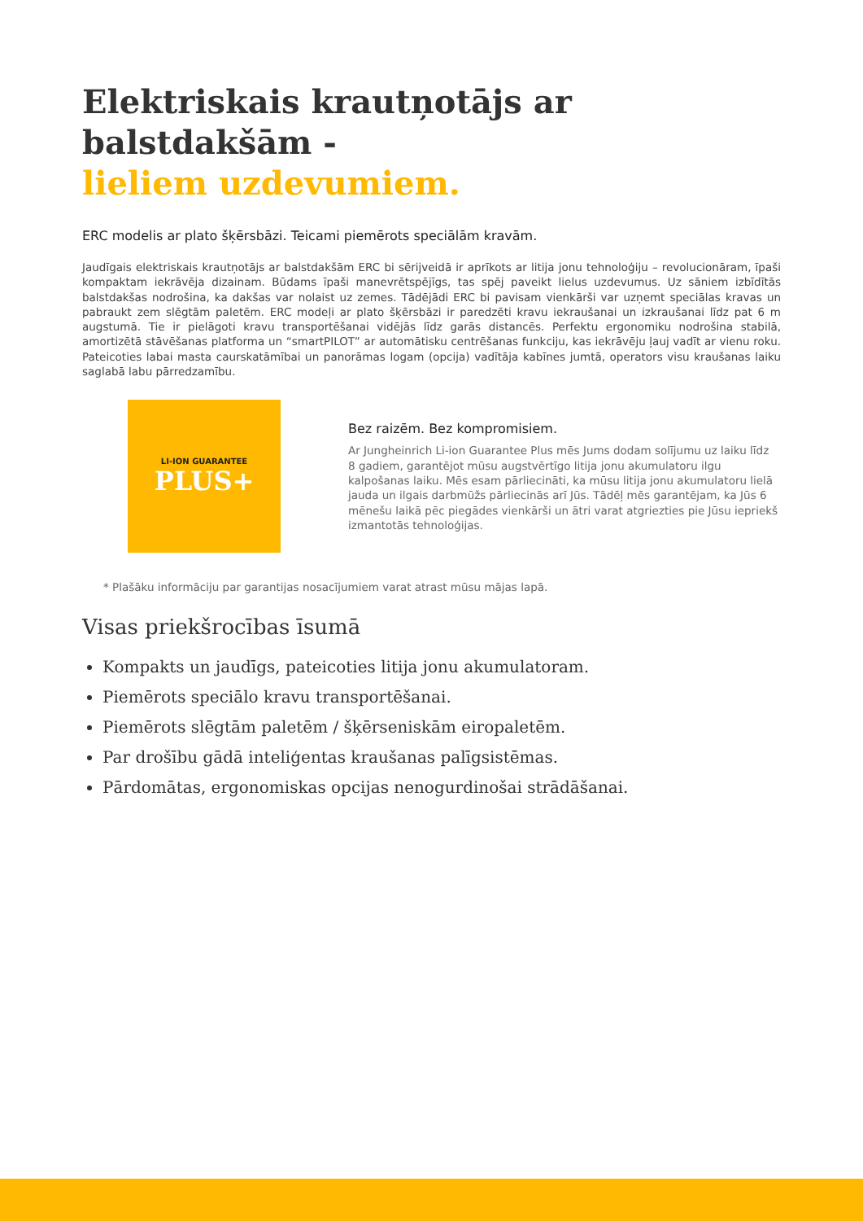Elektriskais krautņotājs ar balstdakšām -
lieliem uzdevumiem.
ERC modelis ar plato šķērsbāzi. Teicami piemērots speciālām kravām.
Jaudīgais elektriskais krautņotājs ar balstdakšām ERC bi sērijveidā ir aprīkots ar litija jonu tehnoloģiju – revolucionāram, īpaši kompaktam iekrāvēja dizainam. Būdams īpaši manevrētspējīgs, tas spēj paveikt lielus uzdevumus. Uz sāniem izbīdītās balstdakšas nodrošina, ka dakšas var nolaist uz zemes. Tādējādi ERC bi pavisam vienkārši var uzņemt speciālas kravas un pabraukt zem slēgtām paletēm. ERC modeļi ar plato šķērsbāzi ir paredzēti kravu iekraušanai un izkraušanai līdz pat 6 m augstumā. Tie ir pielāgoti kravu transportēšanai vidējās līdz garās distancēs. Perfektu ergonomiku nodrošina stabilā, amortizētā stāvēšanas platforma un “smartPILOT” ar automātisku centrēšanas funkciju, kas iekrāvēju ļauj vadīt ar vienu roku. Pateicoties labai masta caurskatāmībai un panorāmas logam (opcija) vadītāja kabīnes jumtā, operators visu kraušanas laiku saglabā labu pārredzamību.
LI-ION GUARANTEE
PLUS+
Bez raizēm. Bez kompromisiem.
Ar Jungheinrich Li-ion Guarantee Plus mēs Jums dodam solījumu uz laiku līdz 8 gadiem, garantējot mūsu augstvērtīgo litija jonu akumulatoru ilgu kalpošanas laiku. Mēs esam pārliecināti, ka mūsu litija jonu akumulatoru lielā jauda un ilgais darbmūžs pārliecinās arī Jūs. Tādēļ mēs garantējam, ka Jūs 6 mēnešu laikā pēc piegādes vienkārši un ātri varat atgriezties pie Jūsu iepriekš izmantotās tehnoloģijas.
* Plašāku informāciju par garantijas nosacījumiem varat atrast mūsu mājas lapā.
Visas priekšrocības īsumā
Kompakts un jaudīgs, pateicoties litija jonu akumulatoram.
Piemērots speciālo kravu transportēšanai.
Piemērots slēgtām paletēm / šķērseniskām eiropaletēm.
Par drošību gādā inteliģentas kraušanas palīgsistēmas.
Pārdomātas, ergonomiskas opcijas nenogurdinošai strādāšanai.